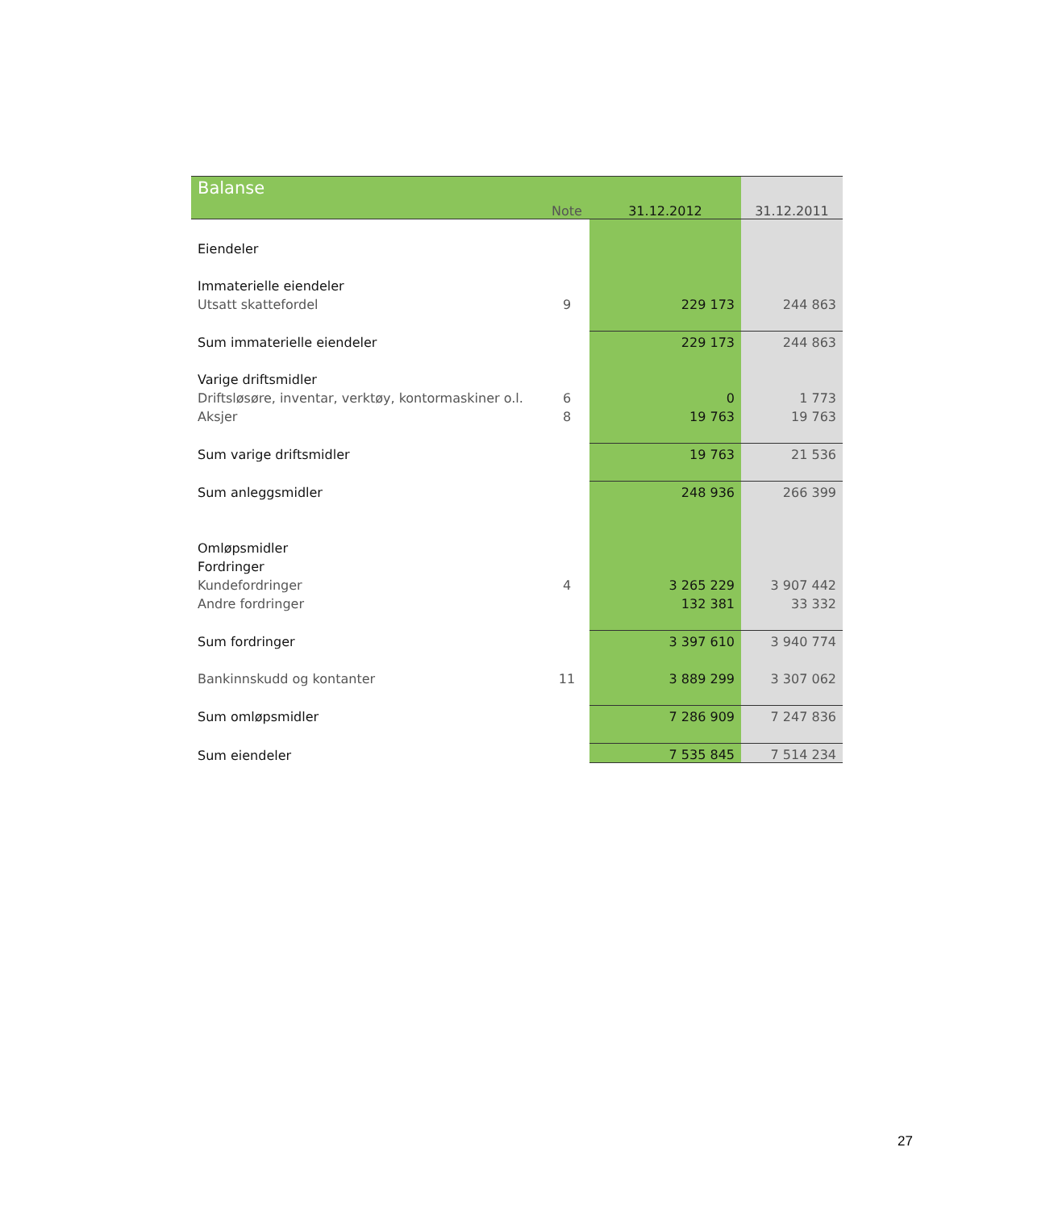| Balanse | Note | 31.12.2012 | 31.12.2011 |
| --- | --- | --- | --- |
| Eiendeler | | | |
| Immaterielle eiendeler | | | |
| Utsatt skattefordel | 9 | 229 173 | 244 863 |
| Sum immaterielle eiendeler | | 229 173 | 244 863 |
| Varige driftsmidler | | | |
| Driftsløsøre, inventar, verktøy, kontormaskiner o.l. | 6 | 0 | 1 773 |
| Aksjer | 8 | 19 763 | 19 763 |
| Sum varige driftsmidler | | 19 763 | 21 536 |
| Sum anleggsmidler | | 248 936 | 266 399 |
| Omløpsmidler | | | |
| Fordringer | | | |
| Kundefordringer | 4 | 3 265 229 | 3 907 442 |
| Andre fordringer | | 132 381 | 33 332 |
| Sum fordringer | | 3 397 610 | 3 940 774 |
| Bankinnskudd og kontanter | 11 | 3 889 299 | 3 307 062 |
| Sum omløpsmidler | | 7 286 909 | 7 247 836 |
| Sum eiendeler | | 7 535 845 | 7 514 234 |
27